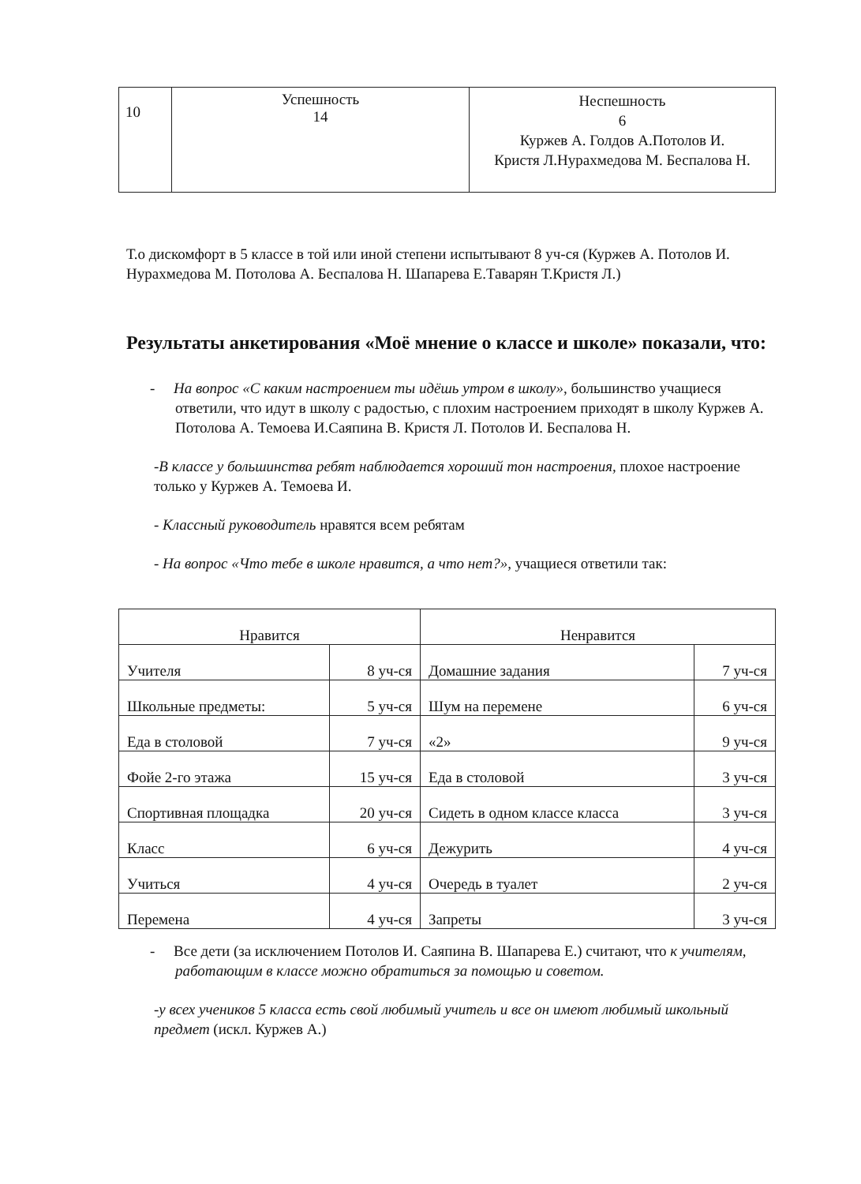| 10 | Успешность 14 | Неспешность 6 Куржев А. Голдов А.Потолов И. Кристя Л.Нурахмедова М. Беспалова Н. |
Т.о дискомфорт в 5 классе в той или иной степени испытывают 8 уч-ся (Куржев А. Потолов И. Нурахмедова М. Потолова А. Беспалова Н. Шапарева Е.Таварян Т.Кристя Л.)
Результаты анкетирования «Моё мнение о классе и школе» показали, что:
- На вопрос «С каким настроением ты идёшь утром в школу», большинство учащиеся ответили, что идут в школу с радостью, с плохим настроением приходят в школу Куржев А. Потолова А. Темоева И.Саяпина В. Кристя Л. Потолов И. Беспалова Н.
-В классе у большинства ребят наблюдается хороший тон настроения, плохое настроение только у Куржев А. Темоева И.
- Классный руководитель нравятся всем ребятам
- На вопрос «Что тебе в школе нравится, а что нет?», учащиеся ответили так:
| Нравится | | Ненравится | |
| --- | --- | --- | --- |
| Учителя | 8 уч-ся | Домашние задания | 7 уч-ся |
| Школьные предметы: | 5 уч-ся | Шум на перемене | 6 уч-ся |
| Еда в столовой | 7 уч-ся | «2» | 9 уч-ся |
| Фойе 2-го этажа | 15 уч-ся | Еда в столовой | 3 уч-ся |
| Спортивная площадка | 20 уч-ся | Сидеть в одном классе класса | 3 уч-ся |
| Класс | 6 уч-ся | Дежурить | 4 уч-ся |
| Учиться | 4 уч-ся | Очередь в туалет | 2 уч-ся |
| Перемена | 4 уч-ся | Запреты | 3 уч-ся |
- Все дети (за исключением Потолов И. Саяпина В. Шапарева Е.) считают, что к учителям, работающим в классе можно обратиться за помощью и советом.
-у всех учеников 5 класса есть свой любимый учитель и все он имеют любимый школьный предмет (искл. Куржев А.)